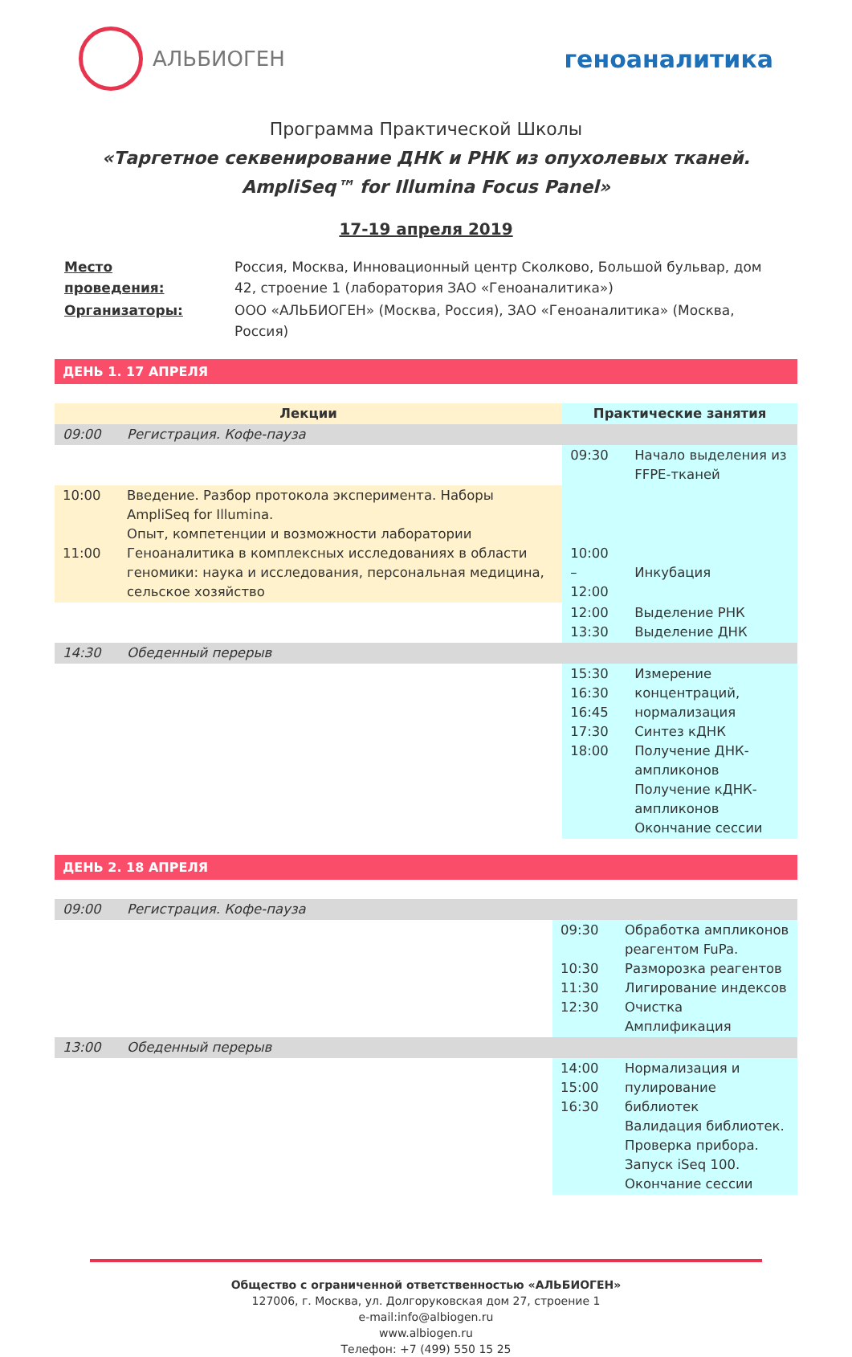АЛЬБИОГЕН
геноаналитика
Программа Практической Школы
«Таргетное секвенирование ДНК и РНК из опухолевых тканей.
AmpliSeq™ for Illumina Focus Panel»
17-19 апреля 2019
| Место проведения: | Россия, Москва, Инновационный центр Сколково, Большой бульвар, дом 42, строение 1 (лаборатория ЗАО «Геноаналитика») |
| Организаторы: | ООО «АЛЬБИОГЕН» (Москва, Россия), ЗАО «Геноаналитика» (Москва, Россия) |
ДЕНЬ 1. 17 АПРЕЛЯ
| Лекции | | Практические занятия | |
| --- | --- | --- | --- |
| 09:00 | Регистрация. Кофе-пауза | | |
| | | 09:30 | Начало выделения из FFPE-тканей |
| 10:00 11:00 | Введение. Разбор протокола эксперимента. Наборы AmpliSeq for Illumina. Опыт, компетенции и возможности лаборатории Геноаналитика в комплексных исследованиях в области геномики: наука и исследования, персональная медицина, сельское хозяйство | 10:00 – 12:00 | Инкубация |
| | | 12:00 13:30 | Выделение РНК Выделение ДНК |
| 14:30 | Обеденный перерыв | | |
| | | 15:30 16:30 16:45 17:30 18:00 | Измерение концентраций, нормализация Синтез кДНК Получение ДНК-ампликонов Получение кДНК-ампликонов Окончание сессии |
ДЕНЬ 2. 18 АПРЕЛЯ
| 09:00 | Регистрация. Кофе-пауза | | |
| | | 09:30 10:30 11:30 12:30 | Обработка ампликонов реагентом FuPa. Разморозка реагентов Лигирование индексов Очистка Амплификация |
| 13:00 | Обеденный перерыв | | |
| | | 14:00 15:00 16:30 | Нормализация и пулирование библиотек Валидация библиотек. Проверка прибора. Запуск iSeq 100. Окончание сессии |
Общество с ограниченной ответственностью «АЛЬБИОГЕН»
127006, г. Москва, ул. Долгоруковская дом 27, строение 1
e-mail:info@albiogen.ru
www.albiogen.ru
Телефон: +7 (499) 550 15 25